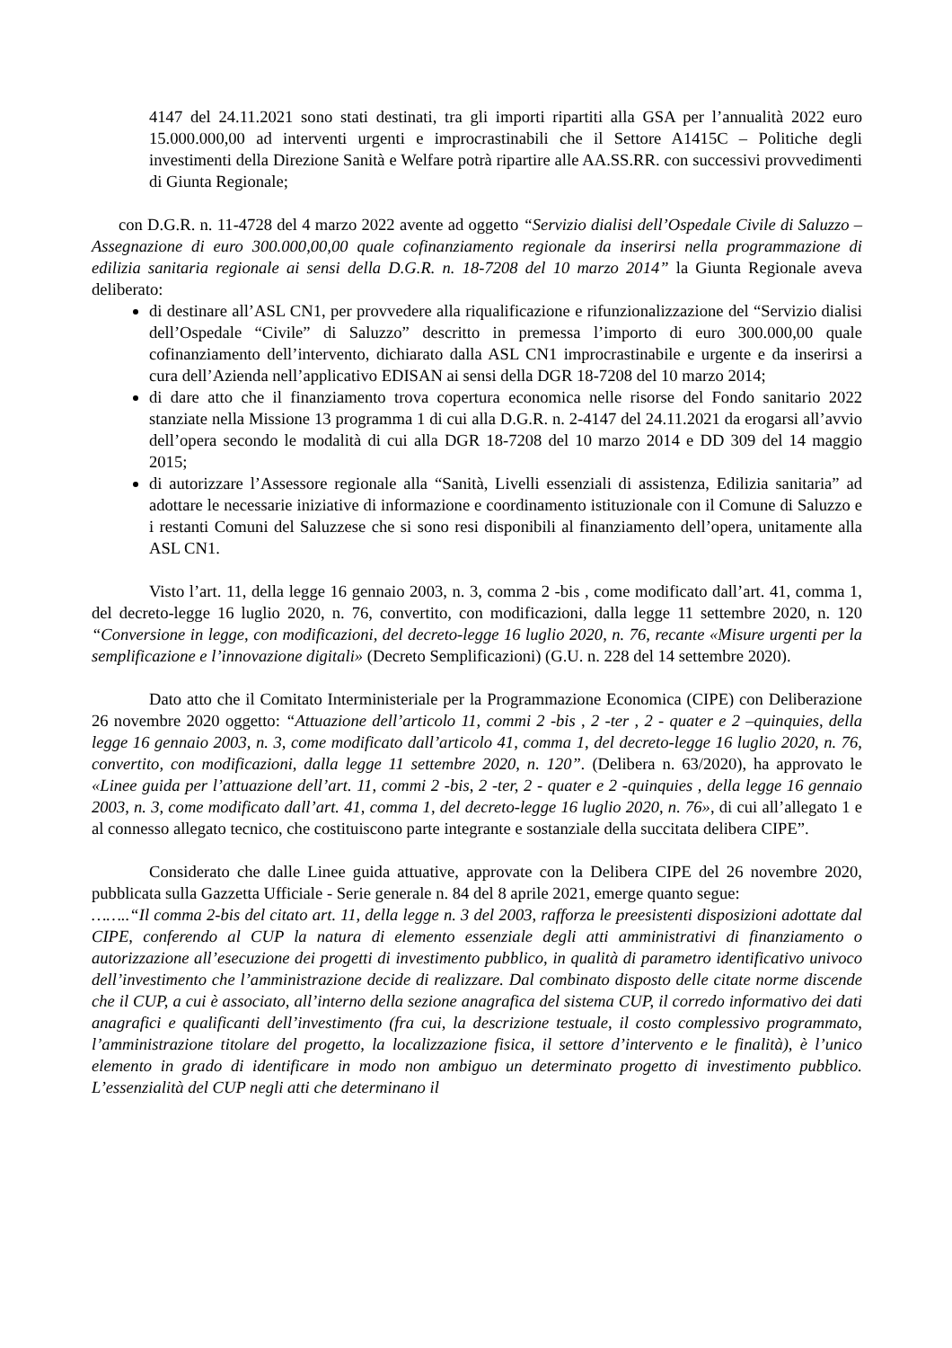4147 del 24.11.2021 sono stati destinati, tra gli importi ripartiti alla GSA per l’annualità 2022 euro 15.000.000,00 ad interventi urgenti e improcrastinabili che il Settore A1415C – Politiche degli investimenti della Direzione Sanità e Welfare potrà ripartire alle AA.SS.RR. con successivi provvedimenti di Giunta Regionale;
con D.G.R. n. 11-4728 del 4 marzo 2022 avente ad oggetto “Servizio dialisi dell’Ospedale Civile di Saluzzo – Assegnazione di euro 300.000,00,00 quale cofinanziamento regionale da inserirsi nella programmazione di edilizia sanitaria regionale ai sensi della D.G.R. n. 18-7208 del 10 marzo 2014” la Giunta Regionale aveva deliberato:
di destinare all’ASL CN1, per provvedere alla riqualificazione e rifunzionalizzazione del “Servizio dialisi dell’Ospedale “Civile” di Saluzzo” descritto in premessa l’importo di euro 300.000,00 quale cofinanziamento dell’intervento, dichiarato dalla ASL CN1 improcrastinabile e urgente e da inserirsi a cura dell’Azienda nell’applicativo EDISAN ai sensi della DGR 18-7208 del 10 marzo 2014;
di dare atto che il finanziamento trova copertura economica nelle risorse del Fondo sanitario 2022 stanziate nella Missione 13 programma 1 di cui alla D.G.R. n. 2-4147 del 24.11.2021 da erogarsi all’avvio dell’opera secondo le modalità di cui alla DGR 18-7208 del 10 marzo 2014 e DD 309 del 14 maggio 2015;
di autorizzare l’Assessore regionale alla “Sanità, Livelli essenziali di assistenza, Edilizia sanitaria” ad adottare le necessarie iniziative di informazione e coordinamento istituzionale con il Comune di Saluzzo e i restanti Comuni del Saluzzese che si sono resi disponibili al finanziamento dell’opera, unitamente alla ASL CN1.
Visto l’art. 11, della legge 16 gennaio 2003, n. 3, comma 2 -bis , come modificato dall’art. 41, comma 1, del decreto-legge 16 luglio 2020, n. 76, convertito, con modificazioni, dalla legge 11 settembre 2020, n. 120 “Conversione in legge, con modificazioni, del decreto-legge 16 luglio 2020, n. 76, recante «Misure urgenti per la semplificazione e l’innovazione digitali» (Decreto Semplificazioni) (G.U. n. 228 del 14 settembre 2020).
Dato atto che il Comitato Interministeriale per la Programmazione Economica (CIPE) con Deliberazione 26 novembre 2020 oggetto: “Attuazione dell’articolo 11, commi 2 -bis , 2 -ter , 2 - quater e 2 –quinquies, della legge 16 gennaio 2003, n. 3, come modificato dall’articolo 41, comma 1, del decreto-legge 16 luglio 2020, n. 76, convertito, con modificazioni, dalla legge 11 settembre 2020, n. 120”. (Delibera n. 63/2020), ha approvato le «Linee guida per l’attuazione dell’art. 11, commi 2 -bis, 2 -ter, 2 - quater e 2 -quinquies , della legge 16 gennaio 2003, n. 3, come modificato dall’art. 41, comma 1, del decreto-legge 16 luglio 2020, n. 76», di cui all’allegato 1 e al connesso allegato tecnico, che costituiscono parte integrante e sostanziale della succitata delibera CIPE”.
Considerato che dalle Linee guida attuative, approvate con la Delibera CIPE del 26 novembre 2020, pubblicata sulla Gazzetta Ufficiale - Serie generale n. 84 del 8 aprile 2021, emerge quanto segue:
……..“Il comma 2-bis del citato art. 11, della legge n. 3 del 2003, rafforza le preesistenti disposizioni adottate dal CIPE, conferendo al CUP la natura di elemento essenziale degli atti amministrativi di finanziamento o autorizzazione all’esecuzione dei progetti di investimento pubblico, in qualità di parametro identificativo univoco dell’investimento che l’amministrazione decide di realizzare. Dal combinato disposto delle citate norme discende che il CUP, a cui è associato, all’interno della sezione anagrafica del sistema CUP, il corredo informativo dei dati anagrafici e qualificanti dell’investimento (fra cui, la descrizione testuale, il costo complessivo programmato, l’amministrazione titolare del progetto, la localizzazione fisica, il settore d’intervento e le finalità), è l’unico elemento in grado di identificare in modo non ambiguo un determinato progetto di investimento pubblico. L’essenzialità del CUP negli atti che determinano il